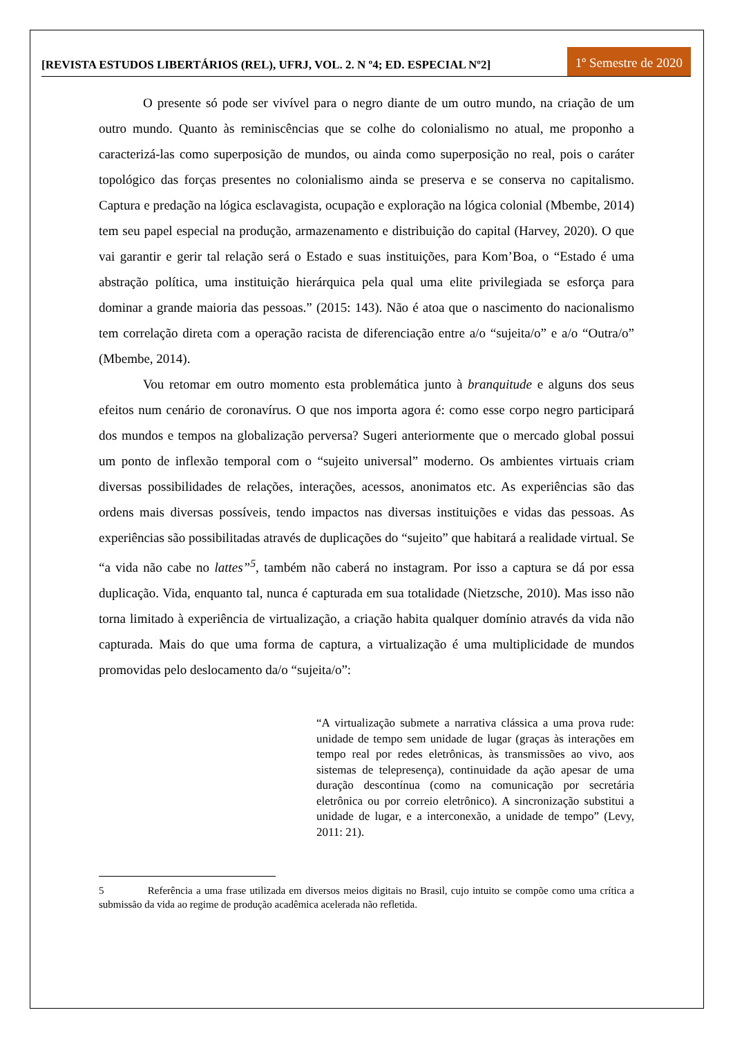[REVISTA ESTUDOS LIBERTÁRIOS (REL), UFRJ, VOL. 2. N º4; ED. ESPECIAL Nº2]
1º Semestre de 2020
O presente só pode ser vivível para o negro diante de um outro mundo, na criação de um outro mundo. Quanto às reminiscências que se colhe do colonialismo no atual, me proponho a caracterizá-las como superposição de mundos, ou ainda como superposição no real, pois o caráter topológico das forças presentes no colonialismo ainda se preserva e se conserva no capitalismo. Captura e predação na lógica esclavagista, ocupação e exploração na lógica colonial (Mbembe, 2014) tem seu papel especial na produção, armazenamento e distribuição do capital (Harvey, 2020). O que vai garantir e gerir tal relação será o Estado e suas instituições, para Kom’Boa, o “Estado é uma abstração política, uma instituição hierárquica pela qual uma elite privilegiada se esforça para dominar a grande maioria das pessoas.” (2015: 143). Não é atoa que o nascimento do nacionalismo tem correlação direta com a operação racista de diferenciação entre a/o “sujeita/o” e a/o “Outra/o” (Mbembe, 2014).
Vou retomar em outro momento esta problemática junto à branquitude e alguns dos seus efeitos num cenário de coronavírus. O que nos importa agora é: como esse corpo negro participará dos mundos e tempos na globalização perversa? Sugeri anteriormente que o mercado global possui um ponto de inflexão temporal com o “sujeito universal” moderno. Os ambientes virtuais criam diversas possibilidades de relações, interações, acessos, anonimatos etc. As experiências são das ordens mais diversas possíveis, tendo impactos nas diversas instituições e vidas das pessoas. As experiências são possibilitadas através de duplicações do “sujeito” que habitará a realidade virtual. Se “a vida não cabe no lattes”<sup>5</sup>, também não caberá no instagram. Por isso a captura se dá por essa duplicação. Vida, enquanto tal, nunca é capturada em sua totalidade (Nietzsche, 2010). Mas isso não torna limitado à experiência de virtualização, a criação habita qualquer domínio através da vida não capturada. Mais do que uma forma de captura, a virtualização é uma multiplicidade de mundos promovidas pelo deslocamento da/o “sujeita/o”:
“A virtualização submete a narrativa clássica a uma prova rude: unidade de tempo sem unidade de lugar (graças às interações em tempo real por redes eletrônicas, às transmissões ao vivo, aos sistemas de telepresença), continuidade da ação apesar de uma duração descontínua (como na comunicação por secretária eletrônica ou por correio eletrônico). A sincronização substitui a unidade de lugar, e a interconexão, a unidade de tempo” (Levy, 2011: 21).
5 Referência a uma frase utilizada em diversos meios digitais no Brasil, cujo intuito se compõe como uma crítica a submissão da vida ao regime de produção acadêmica acelerada não refletida.